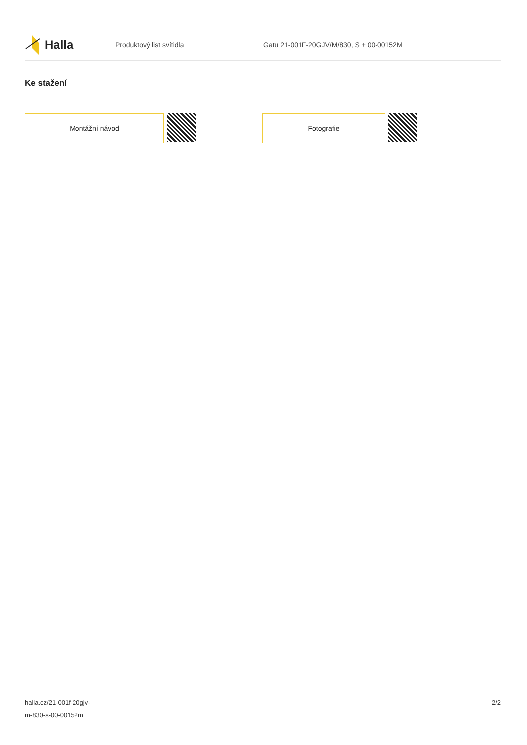Halla
Produktový list svítidla
Gatu 21-001F-20GJV/M/830, S + 00-00152M
Ke stažení
Montážní návod Fotografie
halla.cz/21-001f-20gjv-
m-830-s-00-00152m
2/2